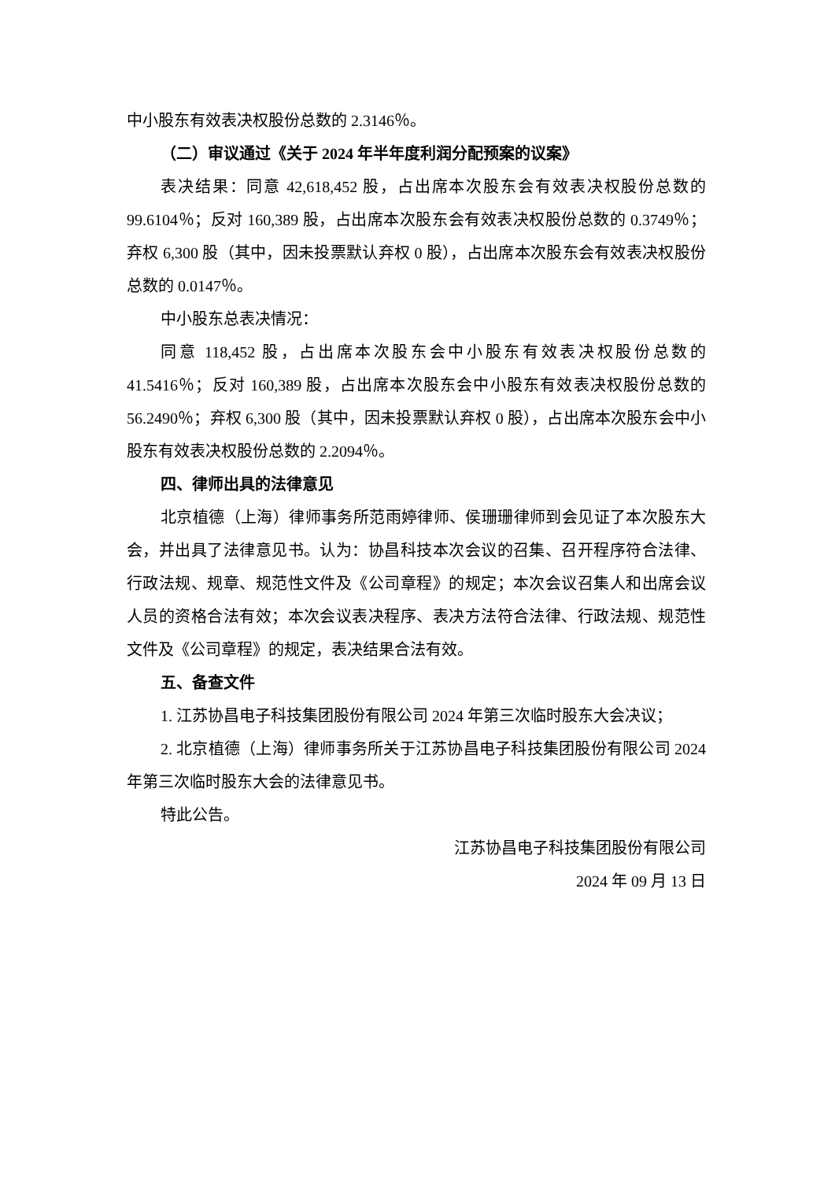中小股东有效表决权股份总数的 2.3146％。
（二）审议通过《关于 2024 年半年度利润分配预案的议案》
表决结果：同意 42,618,452 股，占出席本次股东会有效表决权股份总数的 99.6104％；反对 160,389 股，占出席本次股东会有效表决权股份总数的 0.3749％；弃权 6,300 股（其中，因未投票默认弃权 0 股），占出席本次股东会有效表决权股份总数的 0.0147％。
中小股东总表决情况：
同意 118,452 股，占出席本次股东会中小股东有效表决权股份总数的 41.5416％；反对 160,389 股，占出席本次股东会中小股东有效表决权股份总数的 56.2490％；弃权 6,300 股（其中，因未投票默认弃权 0 股），占出席本次股东会中小股东有效表决权股份总数的 2.2094％。
四、律师出具的法律意见
北京植德（上海）律师事务所范雨婷律师、侯珊珊律师到会见证了本次股东大会，并出具了法律意见书。认为：协昌科技本次会议的召集、召开程序符合法律、行政法规、规章、规范性文件及《公司章程》的规定；本次会议召集人和出席会议人员的资格合法有效；本次会议表决程序、表决方法符合法律、行政法规、规范性文件及《公司章程》的规定，表决结果合法有效。
五、备查文件
1. 江苏协昌电子科技集团股份有限公司 2024 年第三次临时股东大会决议；
2. 北京植德（上海）律师事务所关于江苏协昌电子科技集团股份有限公司 2024 年第三次临时股东大会的法律意见书。
特此公告。
江苏协昌电子科技集团股份有限公司
2024 年 09 月 13 日